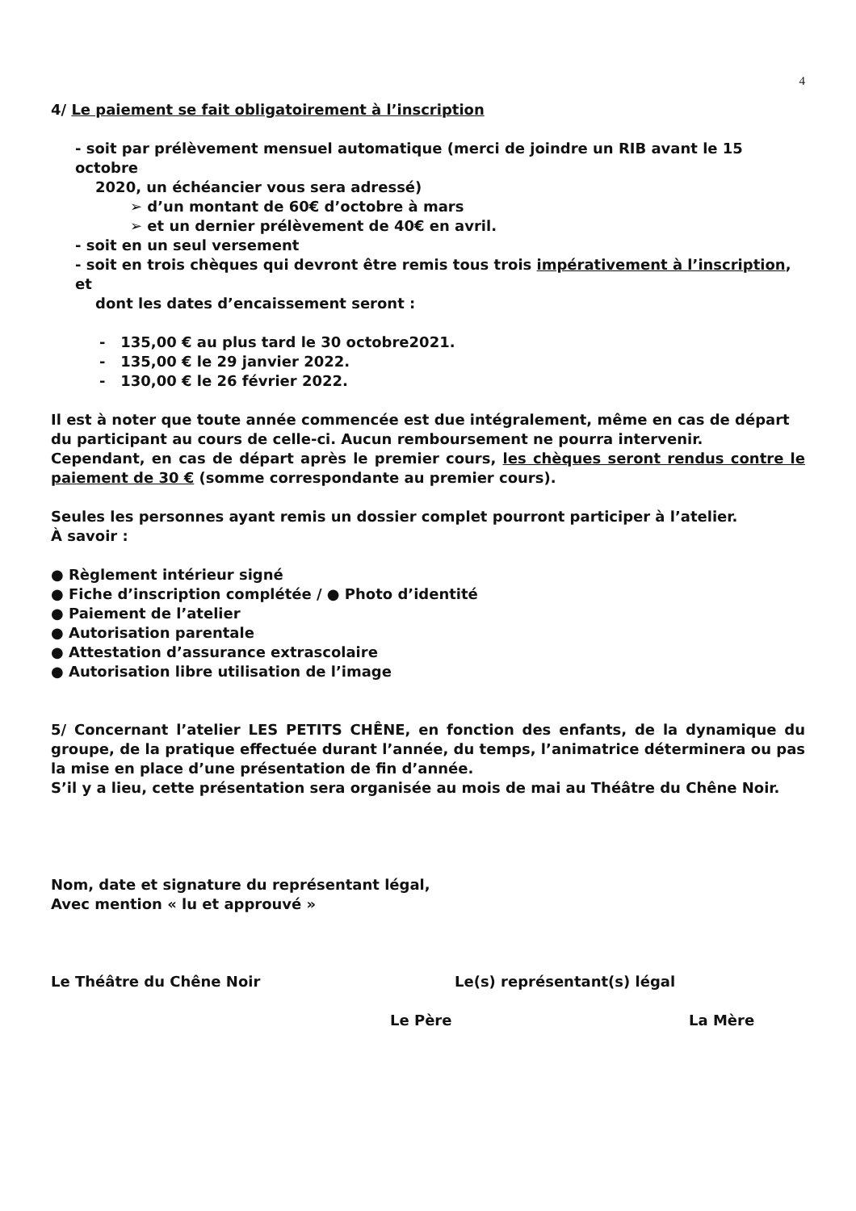4
4/ Le paiement se fait obligatoirement à l’inscription
- soit par prélèvement mensuel automatique (merci de joindre un RIB avant le 15 octobre
2020, un échéancier vous sera adressé)
➢ d’un montant de 60€ d’octobre à mars
➢ et un dernier prélèvement de 40€ en avril.
- soit en un seul versement
- soit en trois chèques qui devront être remis tous trois impérativement à l’inscription, et
dont les dates d’encaissement seront :
- 135,00 € au plus tard le 30 octobre2021.
- 135,00 € le 29 janvier 2022.
- 130,00 € le 26 février 2022.
Il est à noter que toute année commencée est due intégralement, même en cas de départ du participant au cours de celle-ci. Aucun remboursement ne pourra intervenir.
Cependant, en cas de départ après le premier cours, les chèques seront rendus contre le paiement de 30 € (somme correspondante au premier cours).
Seules les personnes ayant remis un dossier complet pourront participer à l’atelier.
À savoir :
● Règlement intérieur signé
● Fiche d’inscription complétée / ● Photo d’identité
● Paiement de l’atelier
● Autorisation parentale
● Attestation d’assurance extrascolaire
● Autorisation libre utilisation de l’image
5/ Concernant l’atelier LES PETITS CHÊNE, en fonction des enfants, de la dynamique du groupe, de la pratique effectuée durant l’année, du temps, l’animatrice déterminera ou pas la mise en place d’une présentation de fin d’année.
S’il y a lieu, cette présentation sera organisée au mois de mai au Théâtre du Chêne Noir.
Nom, date et signature du représentant légal,
Avec mention « lu et approuvé »
Le Théâtre du Chêne Noir Le(s) représentant(s) légal
Le Père La Mère